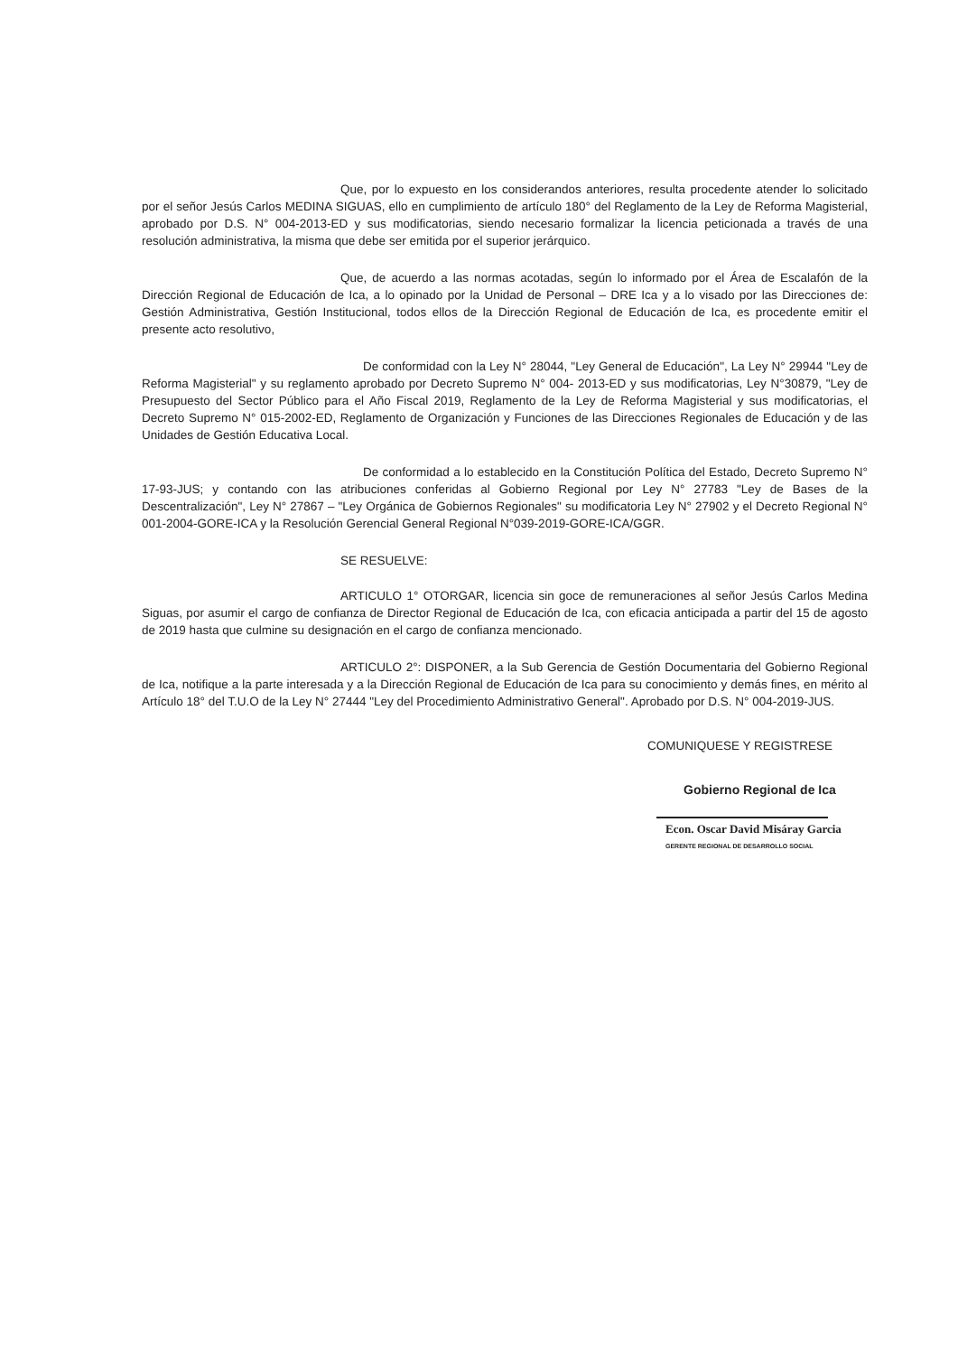Que, por lo expuesto en los considerandos anteriores, resulta procedente atender lo solicitado por el señor Jesús Carlos MEDINA SIGUAS, ello en cumplimiento de artículo 180° del Reglamento de la Ley de Reforma Magisterial, aprobado por D.S. N° 004-2013-ED y sus modificatorias, siendo necesario formalizar la licencia peticionada a través de una resolución administrativa, la misma que debe ser emitida por el superior jerárquico.
Que, de acuerdo a las normas acotadas, según lo informado por el Área de Escalafón de la Dirección Regional de Educación de Ica, a lo opinado por la Unidad de Personal – DRE Ica y a lo visado por las Direcciones de: Gestión Administrativa, Gestión Institucional, todos ellos de la Dirección Regional de Educación de Ica, es procedente emitir el presente acto resolutivo,
De conformidad con la Ley N° 28044, "Ley General de Educación", La Ley N° 29944 "Ley de Reforma Magisterial" y su reglamento aprobado por Decreto Supremo N° 004- 2013-ED y sus modificatorias, Ley N°30879, "Ley de Presupuesto del Sector Público para el Año Fiscal 2019, Reglamento de la Ley de Reforma Magisterial y sus modificatorias, el Decreto Supremo N° 015-2002-ED, Reglamento de Organización y Funciones de las Direcciones Regionales de Educación y de las Unidades de Gestión Educativa Local.
De conformidad a lo establecido en la Constitución Política del Estado, Decreto Supremo N° 17-93-JUS; y contando con las atribuciones conferidas al Gobierno Regional por Ley N° 27783 "Ley de Bases de la Descentralización", Ley N° 27867 – "Ley Orgánica de Gobiernos Regionales" su modificatoria Ley N° 27902 y el Decreto Regional N° 001-2004-GORE-ICA y la Resolución Gerencial General Regional N°039-2019-GORE-ICA/GGR.
SE RESUELVE:
ARTICULO 1° OTORGAR, licencia sin goce de remuneraciones al señor Jesús Carlos Medina Siguas, por asumir el cargo de confianza de Director Regional de Educación de Ica, con eficacia anticipada a partir del 15 de agosto de 2019 hasta que culmine su designación en el cargo de confianza mencionado.
ARTICULO 2°: DISPONER, a la Sub Gerencia de Gestión Documentaria del Gobierno Regional de Ica, notifique a la parte interesada y a la Dirección Regional de Educación de Ica para su conocimiento y demás fines, en mérito al Artículo 18° del T.U.O de la Ley N° 27444 "Ley del Procedimiento Administrativo General". Aprobado por D.S. N° 004-2019-JUS.
COMUNIQUESE Y REGISTRESE
Gobierno Regional de Ica
Econ. Oscar David Misáray Garcia
GERENTE REGIONAL DE DESARROLLO SOCIAL